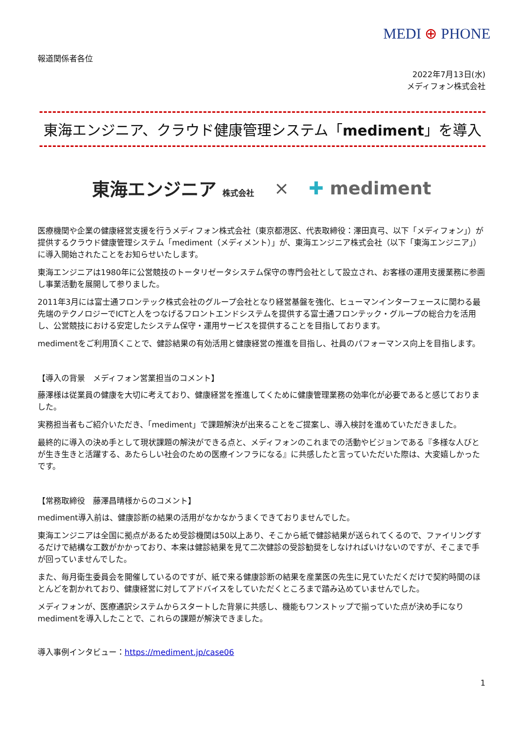MEDI ⊕ PHONE
報道関係者各位
2022年7月13日(水)
メディフォン株式会社
東海エンジニア、クラウド健康管理システム「mediment」を導入
東海エンジニア 株式会社 × ✚ mediment
医療機関や企業の健康経営支援を行うメディフォン株式会社（東京都港区、代表取締役：澤田真弓、以下「メディフォン」）が提供するクラウド健康管理システム「mediment（メディメント）」が、東海エンジニア株式会社（以下「東海エンジニア」）に導入開始されたことをお知らせいたします。
東海エンジニアは1980年に公営競技のトータリゼータシステム保守の専門会社として設立され、お客様の運用支援業務に参画し事業活動を展開して参りました。
2011年3月には富士通フロンテック株式会社のグループ会社となり経営基盤を強化、ヒューマンインターフェースに関わる最先端のテクノロジーでICTと人をつなげるフロントエンドシステムを提供する富士通フロンテック・グループの総合力を活用し、公営競技における安定したシステム保守・運用サービスを提供することを目指しております。
medimentをご利用頂くことで、健診結果の有効活用と健康経営の推進を目指し、社員のパフォーマンス向上を目指します。
【導入の背景　メディフォン営業担当のコメント】
藤澤様は従業員の健康を大切に考えており、健康経営を推進してくために健康管理業務の効率化が必要であると感じておりました。
実務担当者もご紹介いただき、「mediment」で課題解決が出来ることをご提案し、導入検討を進めていただきました。
最終的に導入の決め手として現状課題の解決ができる点と、メディフォンのこれまでの活動やビジョンである『多様な人びとが生き生きと活躍する、あたらしい社会のための医療インフラになる』に共感したと言っていただいた際は、大変嬉しかったです。
【常務取締役　藤澤昌晴様からのコメント】
mediment導入前は、健康診断の結果の活用がなかなかうまくできておりませんでした。
東海エンジニアは全国に拠点があるため受診機関は50以上あり、そこから紙で健診結果が送られてくるので、ファイリングするだけで結構な工数がかかっており、本来は健診結果を見て二次健診の受診勧奨をしなければいけないのですが、そこまで手が回っていませんでした。
また、毎月衛生委員会を開催しているのですが、紙で来る健康診断の結果を産業医の先生に見ていただくだけで契約時間のほとんどを割かれており、健康経営に対してアドバイスをしていただくところまで踏み込めていませんでした。
メディフォンが、医療通訳システムからスタートした背景に共感し、機能もワンストップで揃っていた点が決め手になりmedimentを導入したことで、これらの課題が解決できました。
導入事例インタビュー：https://mediment.jp/case06
1